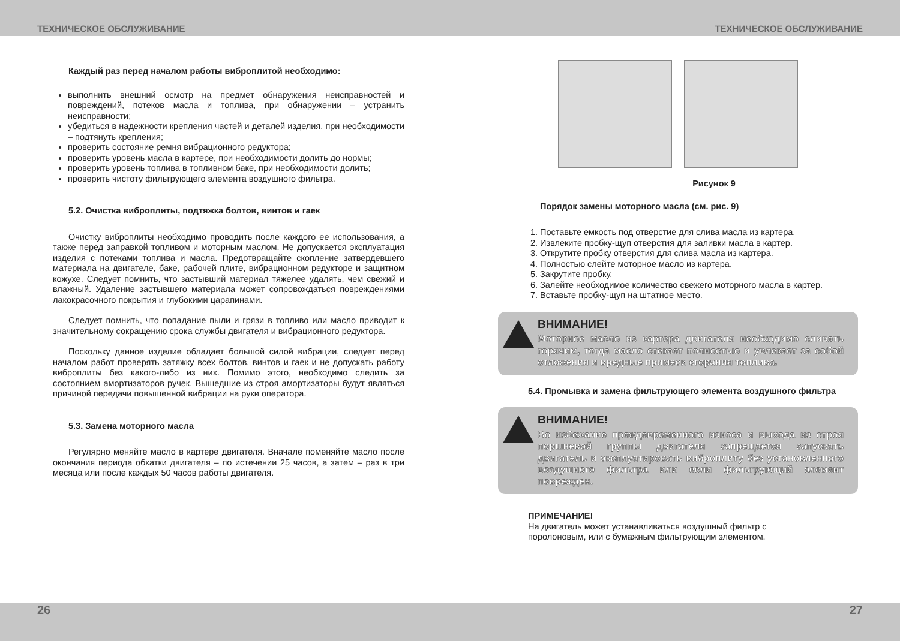ТЕХНИЧЕСКОЕ ОБСЛУЖИВАНИЕ ТЕХНИЧЕСКОЕ ОБСЛУЖИВАНИЕ
Каждый раз перед началом работы виброплитой необходимо:
выполнить внешний осмотр на предмет обнаружения неисправностей и повреждений, потеков масла и топлива, при обнаружении – устранить неисправности;
убедиться в надежности крепления частей и деталей изделия, при необходимости – подтянуть крепления;
проверить состояние ремня вибрационного редуктора;
проверить уровень масла в картере, при необходимости долить до нормы;
проверить уровень топлива в топливном баке, при необходимости долить;
проверить чистоту фильтрующего элемента воздушного фильтра.
5.2. Очистка виброплиты, подтяжка болтов, винтов и гаек
Очистку виброплиты необходимо проводить после каждого ее использования, а также перед заправкой топливом и моторным маслом. Не допускается эксплуатация изделия с потеками топлива и масла. Предотвращайте скопление затвердевшего материала на двигателе, баке, рабочей плите, вибрационном редукторе и защитном кожухе. Следует помнить, что застывший материал тяжелее удалять, чем свежий и влажный. Удаление застывшего материала может сопровождаться повреждениями лакокрасочного покрытия и глубокими царапинами.
Следует помнить, что попадание пыли и грязи в топливо или масло приводит к значительному сокращению срока службы двигателя и вибрационного редуктора.
Поскольку данное изделие обладает большой силой вибрации, следует перед началом работ проверять затяжку всех болтов, винтов и гаек и не допускать работу виброплиты без какого-либо из них. Помимо этого, необходимо следить за состоянием амортизаторов ручек. Вышедшие из строя амортизаторы будут являться причиной передачи повышенной вибрации на руки оператора.
5.3. Замена моторного масла
Регулярно меняйте масло в картере двигателя. Вначале поменяйте масло после окончания периода обкатки двигателя – по истечении 25 часов, а затем – раз в три месяца или после каждых 50 часов работы двигателя.
Рисунок 9
Порядок замены моторного масла (см. рис. 9)
1. Поставьте емкость под отверстие для слива масла из картера.
2. Извлеките пробку-щуп отверстия для заливки масла в картер.
3. Открутите пробку отверстия для слива масла из картера.
4. Полностью слейте моторное масло из картера.
5. Закрутите пробку.
6. Залейте необходимое количество свежего моторного масла в картер.
7. Вставьте пробку-щуп на штатное место.
ВНИМАНИЕ!
Моторное масло из картера двигателя необходимо сливать горячим, тогда масло стекает полностью и увлекает за собой отложения и вредные примеси сгорания топлива.
5.4. Промывка и замена фильтрующего элемента воздушного фильтра
ВНИМАНИЕ!
Во избежание преждевременного износа и выхода из строя поршневой группы двигателя запрещается запускать двигатель и эксплуатировать виброплиту без установленного воздушного фильтра или если фильтрующий элемент поврежден.
ПРИМЕЧАНИЕ!
На двигатель может устанавливаться воздушный фильтр с
поролоновым, или с бумажным фильтрующим элементом.
26 27